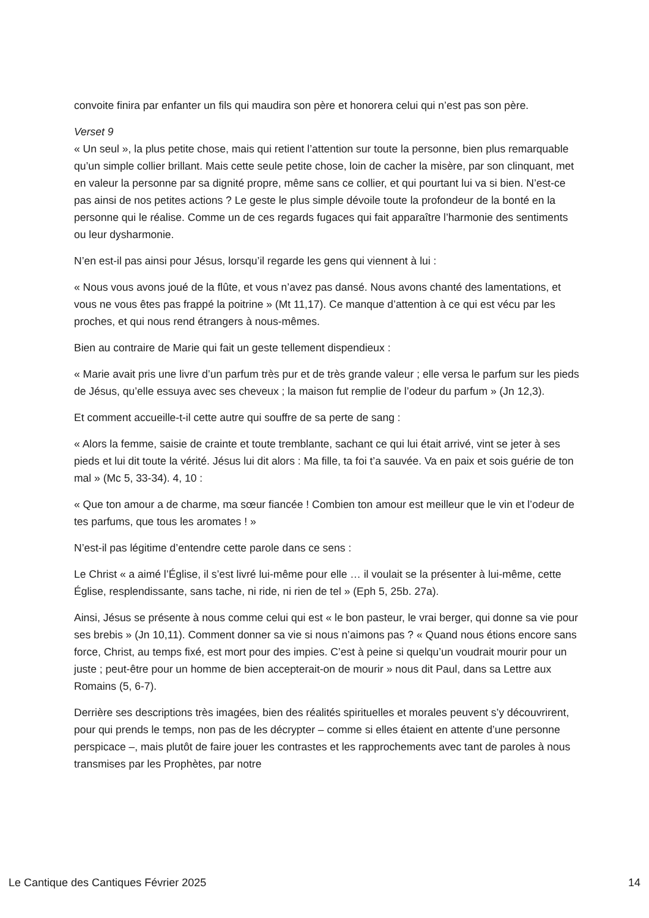convoite finira par enfanter un fils qui maudira son père et honorera celui qui n’est pas son père.
Verset 9
« Un seul », la plus petite chose, mais qui retient l’attention sur toute la personne, bien plus remarquable qu’un simple collier brillant. Mais cette seule petite chose, loin de cacher la misère, par son clinquant, met en valeur la personne par sa dignité propre, même sans ce collier, et qui pourtant lui va si bien. N’est-ce pas ainsi de nos petites actions ? Le geste le plus simple dévoile toute la profondeur de la bonté en la personne qui le réalise. Comme un de ces regards fugaces qui fait apparaître l’harmonie des sentiments ou leur dysharmonie.
N’en est-il pas ainsi pour Jésus, lorsqu’il regarde les gens qui viennent à lui :
« Nous vous avons joué de la flûte, et vous n’avez pas dansé. Nous avons chanté des lamentations, et vous ne vous êtes pas frappé la poitrine » (Mt 11,17). Ce manque d’attention à ce qui est vécu par les proches, et qui nous rend étrangers à nous-mêmes.
Bien au contraire de Marie qui fait un geste tellement dispendieux :
« Marie avait pris une livre d’un parfum très pur et de très grande valeur ; elle versa le parfum sur les pieds de Jésus, qu’elle essuya avec ses cheveux ; la maison fut remplie de l’odeur du parfum » (Jn 12,3).
Et comment accueille-t-il cette autre qui souffre de sa perte de sang :
« Alors la femme, saisie de crainte et toute tremblante, sachant ce qui lui était arrivé, vint se jeter à ses pieds et lui dit toute la vérité. Jésus lui dit alors : Ma fille, ta foi t’a sauvée. Va en paix et sois guérie de ton mal » (Mc 5, 33-34). 4, 10 :
« Que ton amour a de charme, ma sœur fiancée ! Combien ton amour est meilleur que le vin et l’odeur de tes parfums, que tous les aromates ! »
N’est-il pas légitime d’entendre cette parole dans ce sens :
Le Christ « a aimé l’Église, il s’est livré lui-même pour elle … il voulait se la présenter à lui-même, cette Église, resplendissante, sans tache, ni ride, ni rien de tel » (Eph 5, 25b. 27a).
Ainsi, Jésus se présente à nous comme celui qui est « le bon pasteur, le vrai berger, qui donne sa vie pour ses brebis » (Jn 10,11). Comment donner sa vie si nous n’aimons pas ? « Quand nous étions encore sans force, Christ, au temps fixé, est mort pour des impies. C’est à peine si quelqu’un voudrait mourir pour un juste ; peut-être pour un homme de bien accepterait-on de mourir » nous dit Paul, dans sa Lettre aux Romains (5, 6-7).
Derrière ses descriptions très imagées, bien des réalités spirituelles et morales peuvent s’y découvrirent, pour qui prends le temps, non pas de les décrypter – comme si elles étaient en attente d’une personne perspicace –, mais plutôt de faire jouer les contrastes et les rapprochements avec tant de paroles à nous transmises par les Prophètes, par notre
Le Cantique des Cantiques Février 2025 14